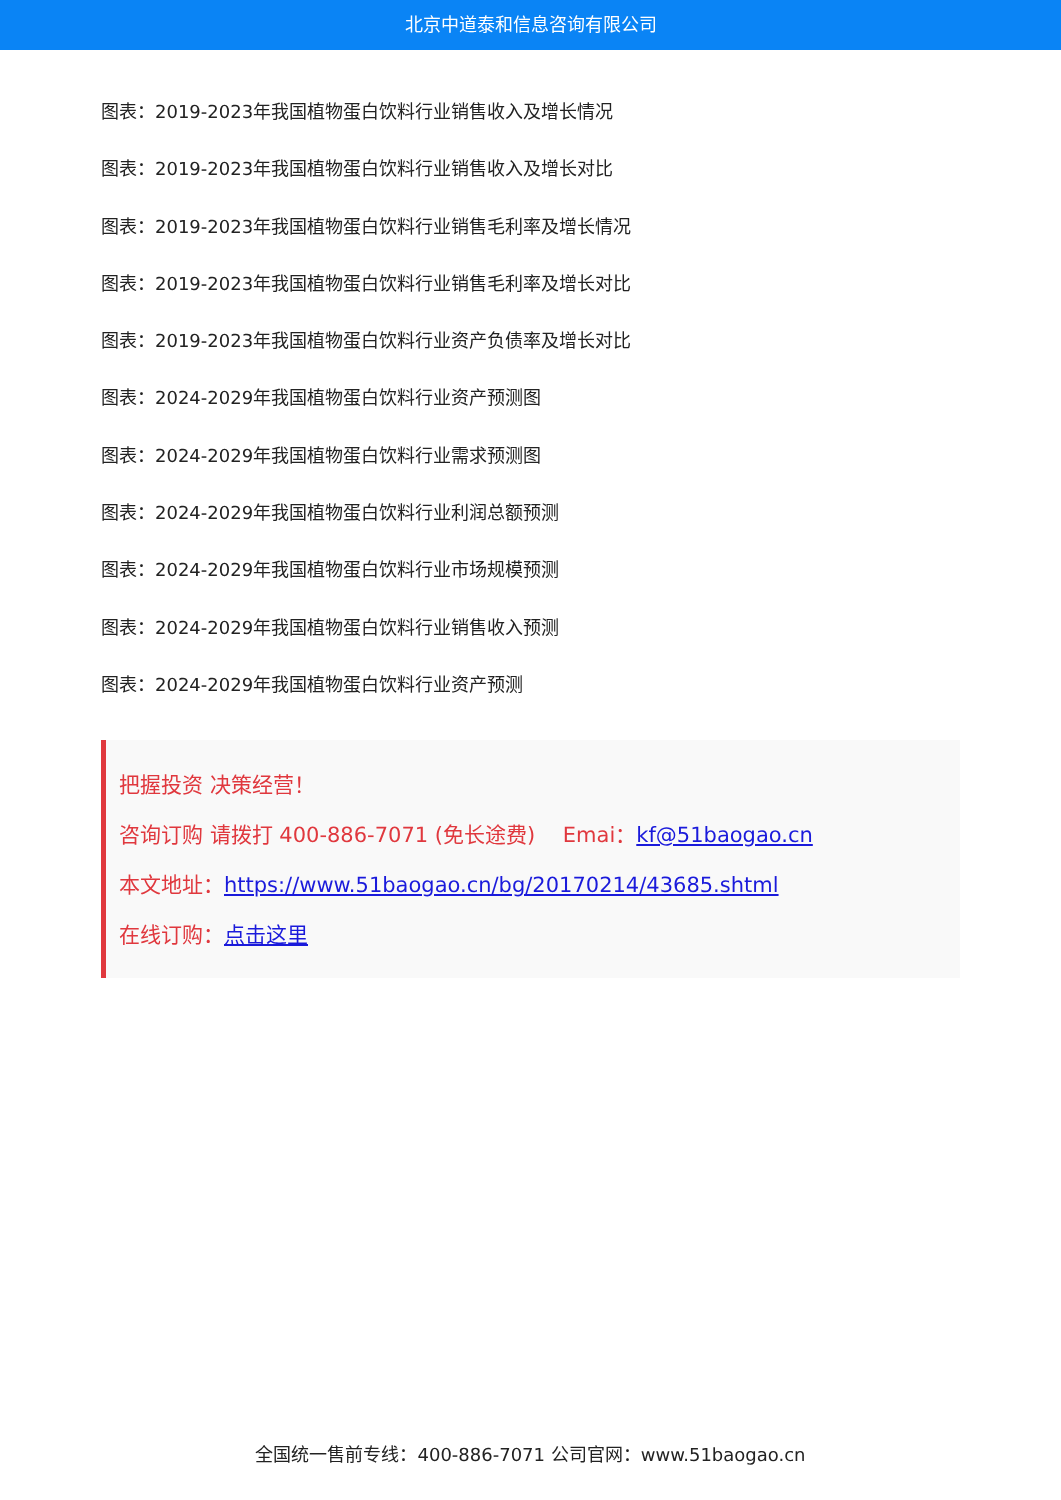北京中道泰和信息咨询有限公司
图表：2019-2023年我国植物蛋白饮料行业销售收入及增长情况
图表：2019-2023年我国植物蛋白饮料行业销售收入及增长对比
图表：2019-2023年我国植物蛋白饮料行业销售毛利率及增长情况
图表：2019-2023年我国植物蛋白饮料行业销售毛利率及增长对比
图表：2019-2023年我国植物蛋白饮料行业资产负债率及增长对比
图表：2024-2029年我国植物蛋白饮料行业资产预测图
图表：2024-2029年我国植物蛋白饮料行业需求预测图
图表：2024-2029年我国植物蛋白饮料行业利润总额预测
图表：2024-2029年我国植物蛋白饮料行业市场规模预测
图表：2024-2029年我国植物蛋白饮料行业销售收入预测
图表：2024-2029年我国植物蛋白饮料行业资产预测
把握投资 决策经营！
咨询订购 请拨打 400-886-7071 (免长途费)　 Emai：kf@51baogao.cn
本文地址：https://www.51baogao.cn/bg/20170214/43685.shtml
在线订购：点击这里
全国统一售前专线：400-886-7071 公司官网：www.51baogao.cn